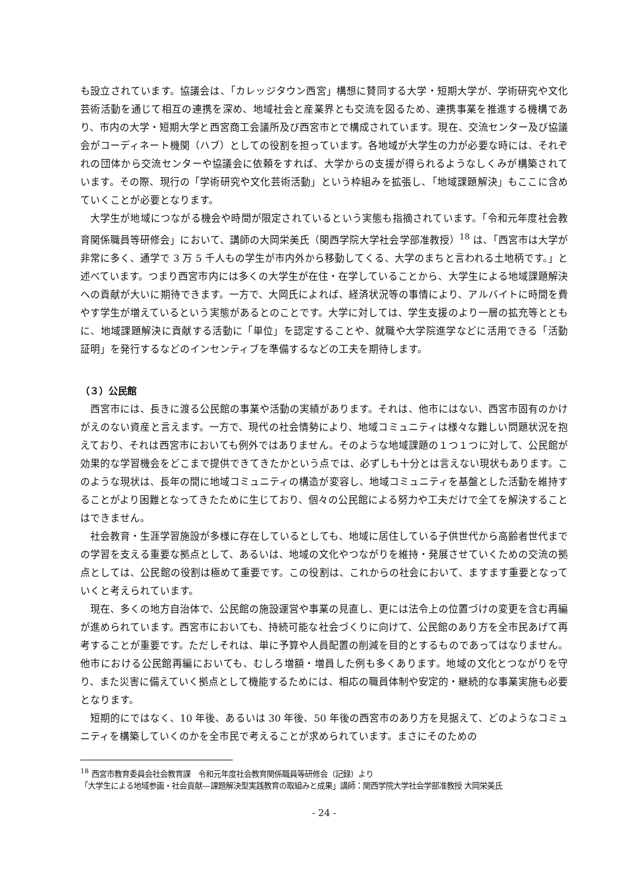も設立されています。協議会は、「カレッジタウン西宮」構想に賛同する大学・短期大学が、学術研究や文化芸術活動を通じて相互の連携を深め、地域社会と産業界とも交流を図るため、連携事業を推進する機構であり、市内の大学・短期大学と西宮商工会議所及び西宮市とで構成されています。現在、交流センター及び協議会がコーディネート機関（ハブ）としての役割を担っています。各地域が大学生の力が必要な時には、それぞれの団体から交流センターや協議会に依頼をすれば、大学からの支援が得られるようなしくみが構築されています。その際、現行の「学術研究や文化芸術活動」という枠組みを拡張し、「地域課題解決」もここに含めていくことが必要となります。
大学生が地域につながる機会や時間が限定されているという実態も指摘されています。「令和元年度社会教育関係職員等研修会」において、講師の大岡栄美氏（関西学院大学社会学部准教授）<sup>18</sup> は、「西宮市は大学が非常に多く、通学で 3 万 5 千人もの学生が市内外から移動してくる、大学のまちと言われる土地柄です。」と述べています。つまり西宮市内には多くの大学生が在住・在学していることから、大学生による地域課題解決への貢献が大いに期待できます。一方で、大岡氏によれば、経済状況等の事情により、アルバイトに時間を費やす学生が増えているという実態があるとのことです。大学に対しては、学生支援のより一層の拡充等とともに、地域課題解決に貢献する活動に「単位」を認定することや、就職や大学院進学などに活用できる「活動証明」を発行するなどのインセンティブを準備するなどの工夫を期待します。
（３）公民館
西宮市には、長きに渡る公民館の事業や活動の実績があります。それは、他市にはない、西宮市固有のかけがえのない資産と言えます。一方で、現代の社会情勢により、地域コミュニティは様々な難しい問題状況を抱えており、それは西宮市においても例外ではありません。そのような地域課題の１つ１つに対して、公民館が効果的な学習機会をどこまで提供できてきたかという点では、必ずしも十分とは言えない現状もあります。このような現状は、長年の間に地域コミュニティの構造が変容し、地域コミュニティを基盤とした活動を維持することがより困難となってきたために生じており、個々の公民館による努力や工夫だけで全てを解決することはできません。
社会教育・生涯学習施設が多様に存在しているとしても、地域に居住している子供世代から高齢者世代までの学習を支える重要な拠点として、あるいは、地域の文化やつながりを維持・発展させていくための交流の拠点としては、公民館の役割は極めて重要です。この役割は、これからの社会において、ますます重要となっていくと考えられています。
現在、多くの地方自治体で、公民館の施設運営や事業の見直し、更には法令上の位置づけの変更を含む再編が進められています。西宮市においても、持続可能な社会づくりに向けて、公民館のあり方を全市民あげて再考することが重要です。ただしそれは、単に予算や人員配置の削減を目的とするものであってはなりません。他市における公民館再編においても、むしろ増額・増員した例も多くあります。地域の文化とつながりを守り、また災害に備えていく拠点として機能するためには、相応の職員体制や安定的・継続的な事業実施も必要となります。
短期的にではなく、10 年後、あるいは 30 年後、50 年後の西宮市のあり方を見据えて、どのようなコミュニティを構築していくのかを全市民で考えることが求められています。まさにそのための
<sup>18</sup> 西宮市教育委員会社会教育課　令和元年度社会教育関係職員等研修会（記録）より
「大学生による地域参画・社会貢献―課題解決型実践教育の取組みと成果」講師：関西学院大学社会学部准教授 大岡栄美氏
- 24 -